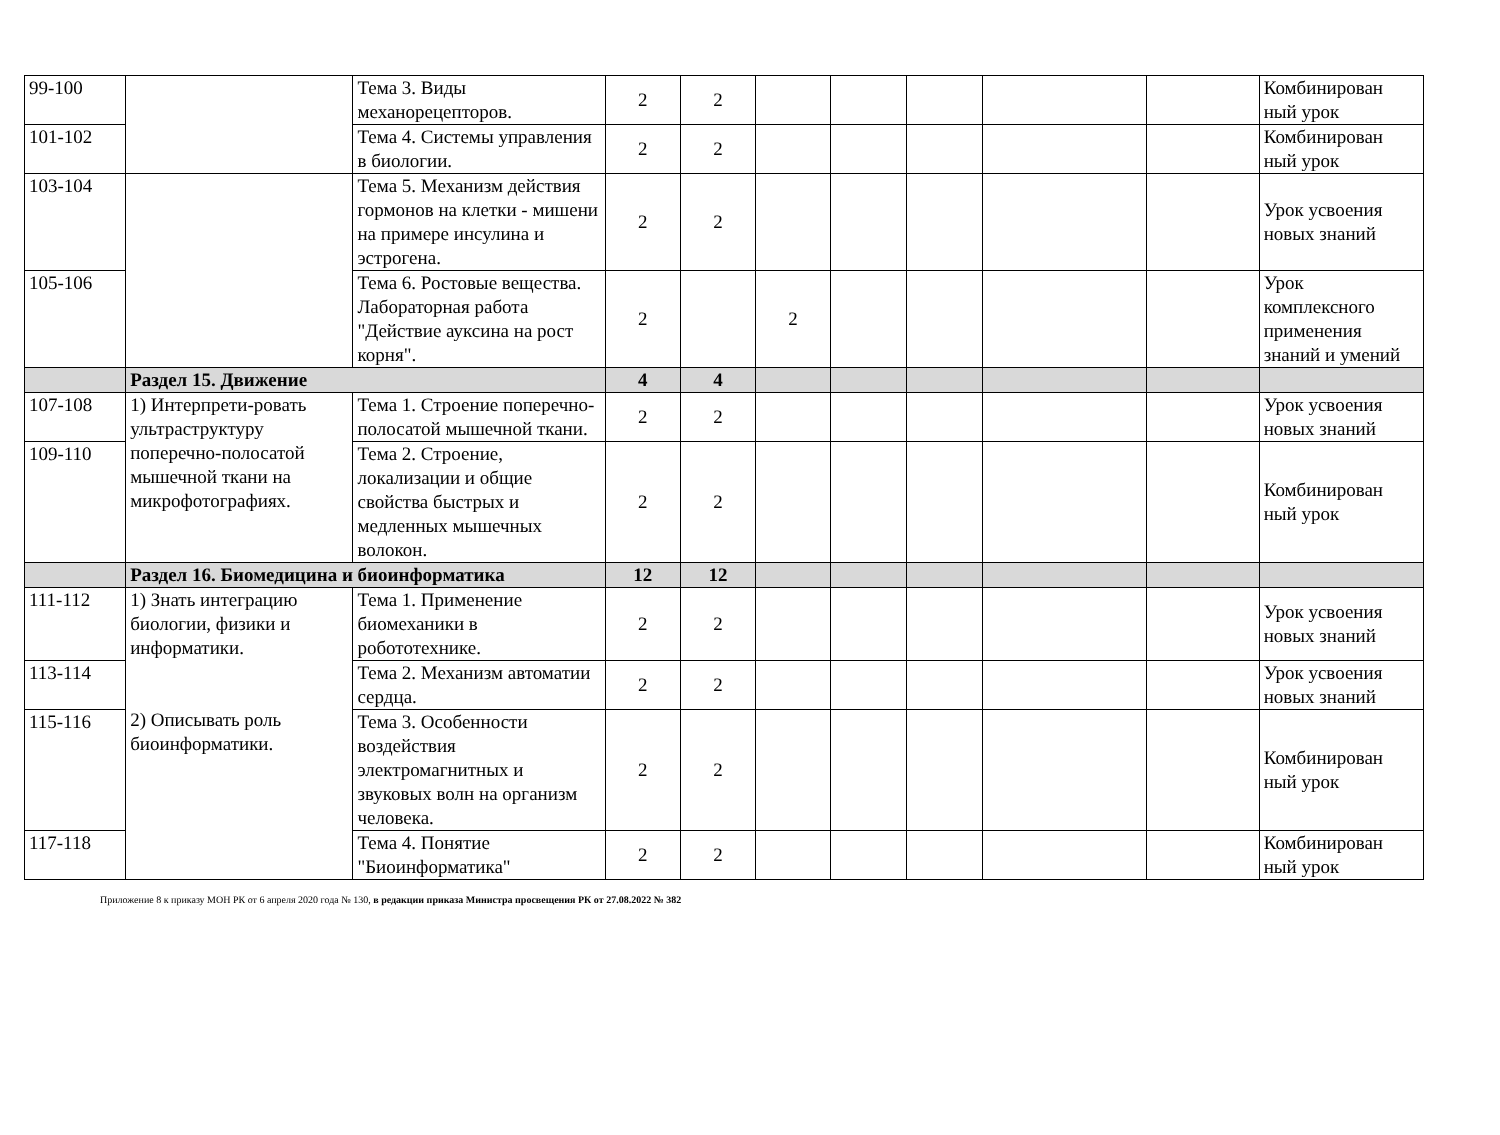| 99-100 | | Тема 3. Виды механорецепторов. | 2 | 2 | | | | | | Комбинирован ный урок |
| 101-102 | | Тема 4. Системы управления в биологии. | 2 | 2 | | | | | | Комбинирован ный урок |
| 103-104 | | Тема 5. Механизм действия гормонов на клетки - мишени на примере инсулина и эстрогена. | 2 | 2 | | | | | | Урок усвоения новых знаний |
| 105-106 | | Тема 6. Ростовые вещества. Лабораторная работа "Действие ауксина на рост корня". | 2 | | 2 | | | | | Урок комплексного применения знаний и умений |
| | Раздел 15. Движение | | 4 | 4 | | | | | | |
| 107-108 | 1) Интерпрети-ровать ультраструктуру поперечно-полосатой мышечной ткани на микрофотографиях. | Тема 1. Строение поперечно- полосатой мышечной ткани. | 2 | 2 | | | | | | Урок усвоения новых знаний |
| 109-110 | | Тема 2. Строение, локализации и общие свойства быстрых и медленных мышечных волокон. | 2 | 2 | | | | | | Комбинирован ный урок |
| | Раздел 16. Биомедицина и биоинформатика | | 12 | 12 | | | | | | |
| 111-112 | 1) Знать интеграцию биологии, физики и информатики. 2) Описывать роль биоинформатики. | Тема 1. Применение биомеханики в робототехнике. | 2 | 2 | | | | | | Урок усвоения новых знаний |
| 113-114 | | Тема 2. Механизм автоматии сердца. | 2 | 2 | | | | | | Урок усвоения новых знаний |
| 115-116 | | Тема 3. Особенности воздействия электромагнитных и звуковых волн на организм человека. | 2 | 2 | | | | | | Комбинирован ный урок |
| 117-118 | | Тема 4. Понятие "Биоинформатика" | 2 | 2 | | | | | | Комбинирован ный урок |
Приложение 8 к приказу МОН РК от 6 апреля 2020 года № 130, в редакции приказа Министра просвещения РК от 27.08.2022 № 382